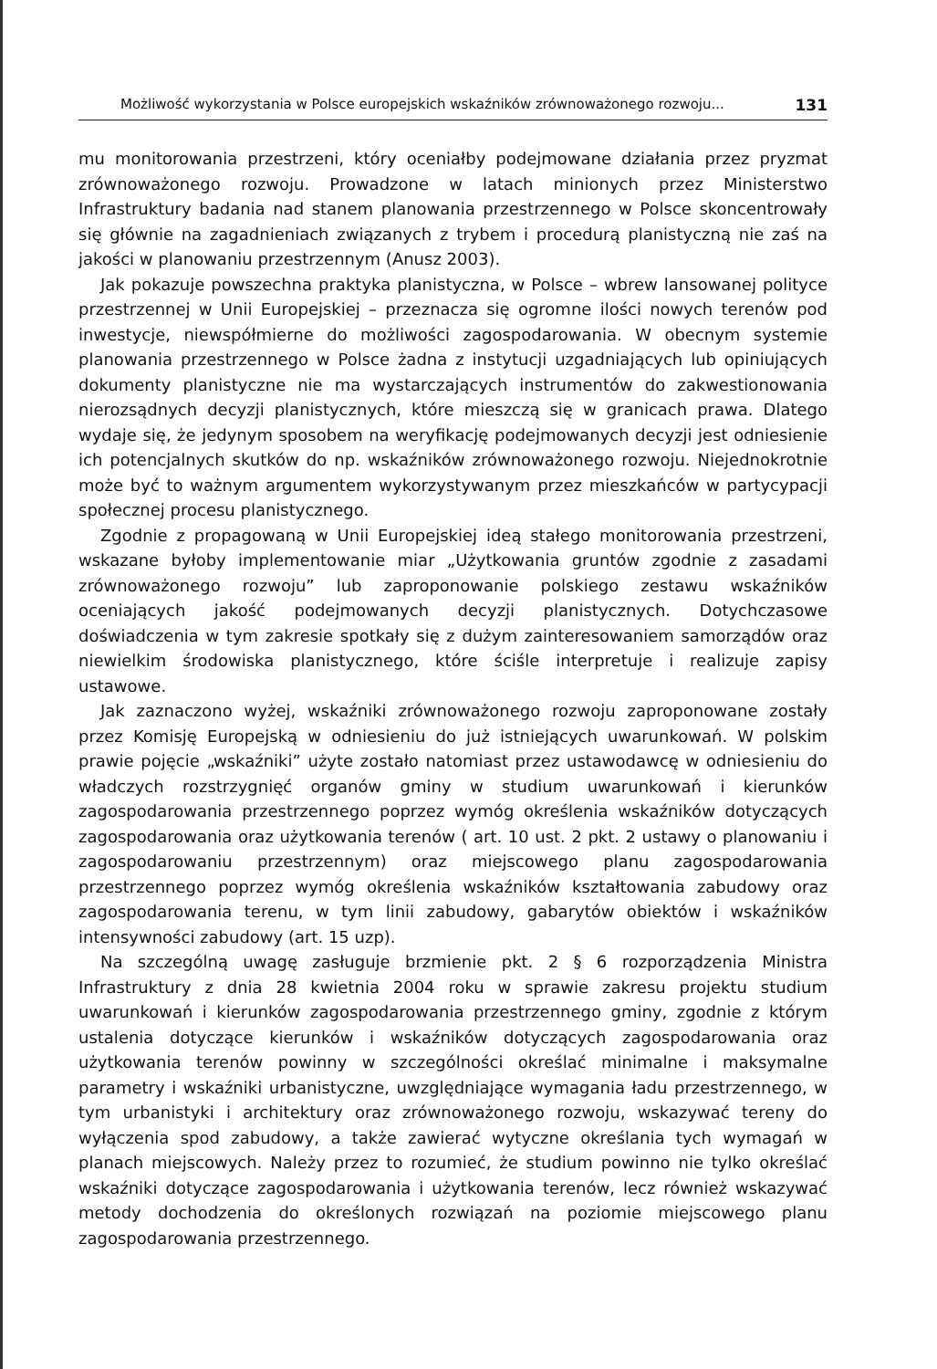Możliwość wykorzystania w Polsce europejskich wskaźników zrównoważonego rozwoju... 131
mu monitorowania przestrzeni, który oceniałby podejmowane działania przez pryzmat zrównoważonego rozwoju. Prowadzone w latach minionych przez Ministerstwo Infrastruktury badania nad stanem planowania przestrzennego w Polsce skoncentrowały się głównie na zagadnieniach związanych z trybem i procedurą planistyczną nie zaś na jakości w planowaniu przestrzennym (Anusz 2003).
Jak pokazuje powszechna praktyka planistyczna, w Polsce – wbrew lansowanej polityce przestrzennej w Unii Europejskiej – przeznacza się ogromne ilości nowych terenów pod inwestycje, niewspółmierne do możliwości zagospodarowania. W obecnym systemie planowania przestrzennego w Polsce żadna z instytucji uzgadniających lub opiniujących dokumenty planistyczne nie ma wystarczających instrumentów do zakwestionowania nierozsądnych decyzji planistycznych, które mieszczą się w granicach prawa. Dlatego wydaje się, że jedynym sposobem na weryfikację podejmowanych decyzji jest odniesienie ich potencjalnych skutków do np. wskaźników zrównoważonego rozwoju. Niejednokrotnie może być to ważnym argumentem wykorzystywanym przez mieszkańców w partycypacji społecznej procesu planistycznego.
Zgodnie z propagowaną w Unii Europejskiej ideą stałego monitorowania przestrzeni, wskazane byłoby implementowanie miar „Użytkowania gruntów zgodnie z zasadami zrównoważonego rozwoju” lub zaproponowanie polskiego zestawu wskaźników oceniających jakość podejmowanych decyzji planistycznych. Dotychczasowe doświadczenia w tym zakresie spotkały się z dużym zainteresowaniem samorządów oraz niewielkim środowiska planistycznego, które ściśle interpretuje i realizuje zapisy ustawowe.
Jak zaznaczono wyżej, wskaźniki zrównoważonego rozwoju zaproponowane zostały przez Komisję Europejską w odniesieniu do już istniejących uwarunkowań. W polskim prawie pojęcie „wskaźniki” użyte zostało natomiast przez ustawodawcę w odniesieniu do władczych rozstrzygnięć organów gminy w studium uwarunkowań i kierunków zagospodarowania przestrzennego poprzez wymóg określenia wskaźników dotyczących zagospodarowania oraz użytkowania terenów ( art. 10 ust. 2 pkt. 2 ustawy o planowaniu i zagospodarowaniu przestrzennym) oraz miejscowego planu zagospodarowania przestrzennego poprzez wymóg określenia wskaźników kształtowania zabudowy oraz zagospodarowania terenu, w tym linii zabudowy, gabarytów obiektów i wskaźników intensywności zabudowy (art. 15 uzp).
Na szczególną uwagę zasługuje brzmienie pkt. 2 § 6 rozporządzenia Ministra Infrastruktury z dnia 28 kwietnia 2004 roku w sprawie zakresu projektu studium uwarunkowań i kierunków zagospodarowania przestrzennego gminy, zgodnie z którym ustalenia dotyczące kierunków i wskaźników dotyczących zagospodarowania oraz użytkowania terenów powinny w szczególności określać minimalne i maksymalne parametry i wskaźniki urbanistyczne, uwzględniające wymagania ładu przestrzennego, w tym urbanistyki i architektury oraz zrównoważonego rozwoju, wskazywać tereny do wyłączenia spod zabudowy, a także zawierać wytyczne określania tych wymagań w planach miejscowych. Należy przez to rozumieć, że studium powinno nie tylko określać wskaźniki dotyczące zagospodarowania i użytkowania terenów, lecz również wskazywać metody dochodzenia do określonych rozwiązań na poziomie miejscowego planu zagospodarowania przestrzennego.